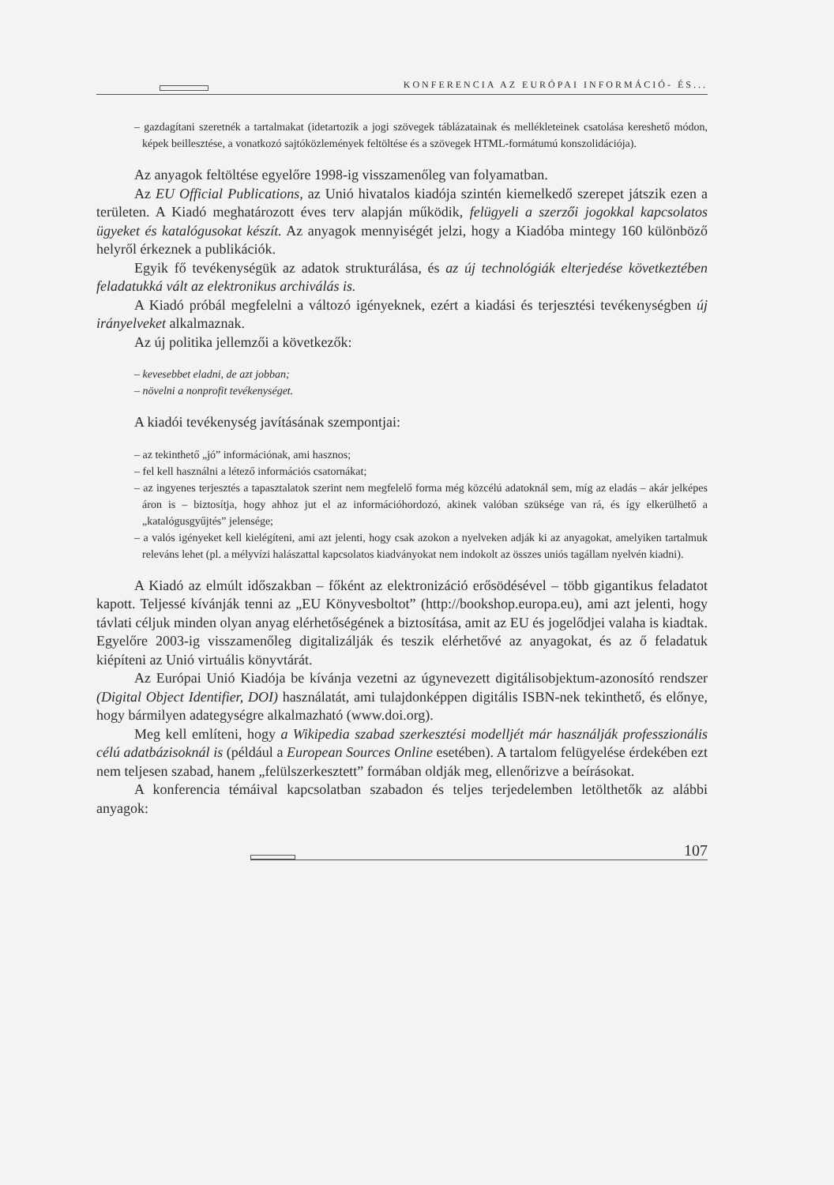KONFERENCIA AZ EURÓPAI INFORMÁCIÓ- ÉS...
– gazdagítani szeretnék a tartalmakat (idetartozik a jogi szövegek táblázatainak és mellékleteinek csatolása kereshető módon, képek beillesztése, a vonatkozó sajtóközlemények feltöltése és a szövegek HTML-formátumú konszolidációja).
Az anyagok feltöltése egyelőre 1998-ig visszamenőleg van folyamatban.
Az EU Official Publications, az Unió hivatalos kiadója szintén kiemelkedő szerepet játszik ezen a területen. A Kiadó meghatározott éves terv alapján működik, felügyeli a szerzői jogokkal kapcsolatos ügyeket és katalógusokat készít. Az anyagok mennyiségét jelzi, hogy a Kiadóba mintegy 160 különböző helyről érkeznek a publikációk.
Egyik fő tevékenységük az adatok strukturálása, és az új technológiák elterjedése következtében feladatukká vált az elektronikus archiválás is.
A Kiadó próbál megfelelni a változó igényeknek, ezért a kiadási és terjesztési tevékenységben új irányelveket alkalmaznak.
Az új politika jellemzői a következők:
– kevesebbet eladni, de azt jobban;
– növelni a nonprofit tevékenységet.
A kiadói tevékenység javításának szempontjai:
– az tekinthető „jó” információnak, ami hasznos;
– fel kell használni a létező információs csatornákat;
– az ingyenes terjesztés a tapasztalatok szerint nem megfelelő forma még közcélú adatoknál sem, míg az eladás – akár jelképes áron is – biztosítja, hogy ahhoz jut el az információhordozó, akinek valóban szüksége van rá, és így elkerülhető a „katalógusgyűjtés” jelensége;
– a valós igényeket kell kielégíteni, ami azt jelenti, hogy csak azokon a nyelveken adják ki az anyagokat, amelyiken tartalmuk releváns lehet (pl. a mélyvízi halászattal kapcsolatos kiadványokat nem indokolt az összes uniós tagállam nyelvén kiadni).
A Kiadó az elmúlt időszakban – főként az elektronizáció erősödésével – több gigantikus feladatot kapott. Teljessé kívánják tenni az „EU Könyvesboltot” (http://bookshop.europa.eu), ami azt jelenti, hogy távlati céljuk minden olyan anyag elérhetőségének a biztosítása, amit az EU és jogelődjei valaha is kiadtak. Egyelőre 2003-ig visszamenőleg digitalizálják és teszik elérhetővé az anyagokat, és az ő feladatuk kiépíteni az Unió virtuális könyvtárát.
Az Európai Unió Kiadója be kívánja vezetni az úgynevezett digitálisobjektum-azonosító rendszer (Digital Object Identifier, DOI) használatát, ami tulajdonképpen digitális ISBN-nek tekinthető, és előnye, hogy bármilyen adategységre alkalmazható (www.doi.org).
Meg kell említeni, hogy a Wikipedia szabad szerkesztési modelljét már használják professzionális célú adatbázisoknál is (például a European Sources Online esetében). A tartalom felügyelése érdekében ezt nem teljesen szabad, hanem „felülszerkesztett” formában oldják meg, ellenőrizve a beírásokat.
A konferencia témáival kapcsolatban szabadon és teljes terjedelemben letölthetők az alábbi anyagok:
107